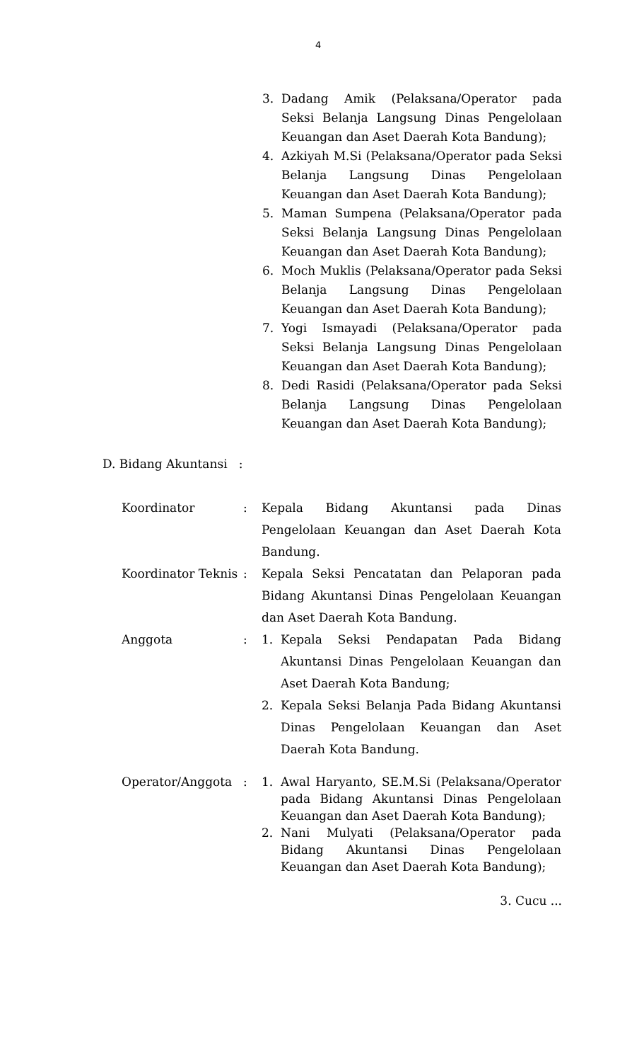4
3. Dadang Amik (Pelaksana/Operator pada Seksi Belanja Langsung Dinas Pengelolaan Keuangan dan Aset Daerah Kota Bandung);
4. Azkiyah M.Si (Pelaksana/Operator pada Seksi Belanja Langsung Dinas Pengelolaan Keuangan dan Aset Daerah Kota Bandung);
5. Maman Sumpena (Pelaksana/Operator pada Seksi Belanja Langsung Dinas Pengelolaan Keuangan dan Aset Daerah Kota Bandung);
6. Moch Muklis (Pelaksana/Operator pada Seksi Belanja Langsung Dinas Pengelolaan Keuangan dan Aset Daerah Kota Bandung);
7. Yogi Ismayadi (Pelaksana/Operator pada Seksi Belanja Langsung Dinas Pengelolaan Keuangan dan Aset Daerah Kota Bandung);
8. Dedi Rasidi (Pelaksana/Operator pada Seksi Belanja Langsung Dinas Pengelolaan Keuangan dan Aset Daerah Kota Bandung);
D. Bidang Akuntansi :
Koordinator: Kepala Bidang Akuntansi pada Dinas Pengelolaan Keuangan dan Aset Daerah Kota Bandung.
Koordinator Teknis: Kepala Seksi Pencatatan dan Pelaporan pada Bidang Akuntansi Dinas Pengelolaan Keuangan dan Aset Daerah Kota Bandung.
Anggota:
1. Kepala Seksi Pendapatan Pada Bidang Akuntansi Dinas Pengelolaan Keuangan dan Aset Daerah Kota Bandung;
2. Kepala Seksi Belanja Pada Bidang Akuntansi Dinas Pengelolaan Keuangan dan Aset Daerah Kota Bandung.
Operator/Anggota:
1. Awal Haryanto, SE.M.Si (Pelaksana/Operator pada Bidang Akuntansi Dinas Pengelolaan Keuangan dan Aset Daerah Kota Bandung);
2. Nani Mulyati (Pelaksana/Operator pada Bidang Akuntansi Dinas Pengelolaan Keuangan dan Aset Daerah Kota Bandung);
3. Cucu ...